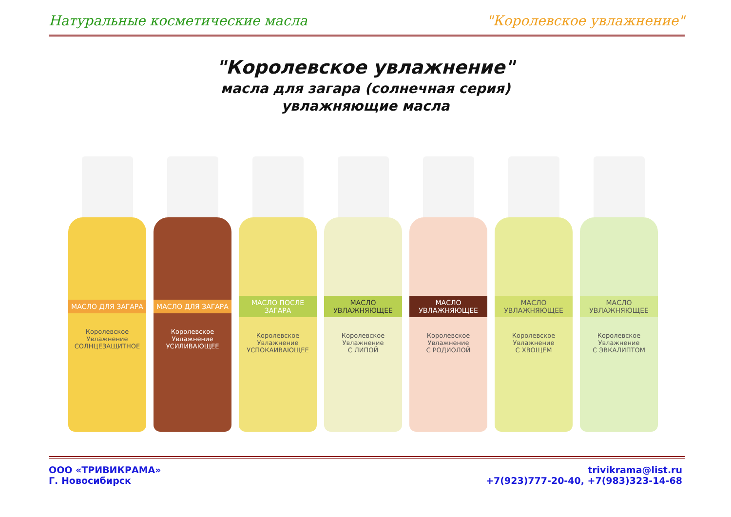Натуральные косметические масла "Королевское увлажнение"
"Королевское увлажнение"
масла для загара (солнечная серия)
увлажняющие масла
МАСЛО ДЛЯ ЗАГАРА
Королевское Увлажнение
СОЛНЦЕЗАЩИТНОЕ
МАСЛО ДЛЯ ЗАГАРА
Королевское Увлажнение
УСИЛИВАЮЩЕЕ
МАСЛО ПОСЛЕ ЗАГАРА
Королевское Увлажнение
УСПОКАИВАЮЩЕЕ
МАСЛО УВЛАЖНЯЮЩЕЕ
Королевское Увлажнение
С ЛИПОЙ
МАСЛО УВЛАЖНЯЮЩЕЕ
Королевское Увлажнение
С РОДИОЛОЙ
МАСЛО УВЛАЖНЯЮЩЕЕ
Королевское Увлажнение
С ХВОЩЕМ
МАСЛО УВЛАЖНЯЮЩЕЕ
Королевское Увлажнение
С ЭВКАЛИПТОМ
ООО «ТРИВИКРАМА»
Г. Новосибирск
trivikrama@list.ru
+7(923)777-20-40, +7(983)323-14-68